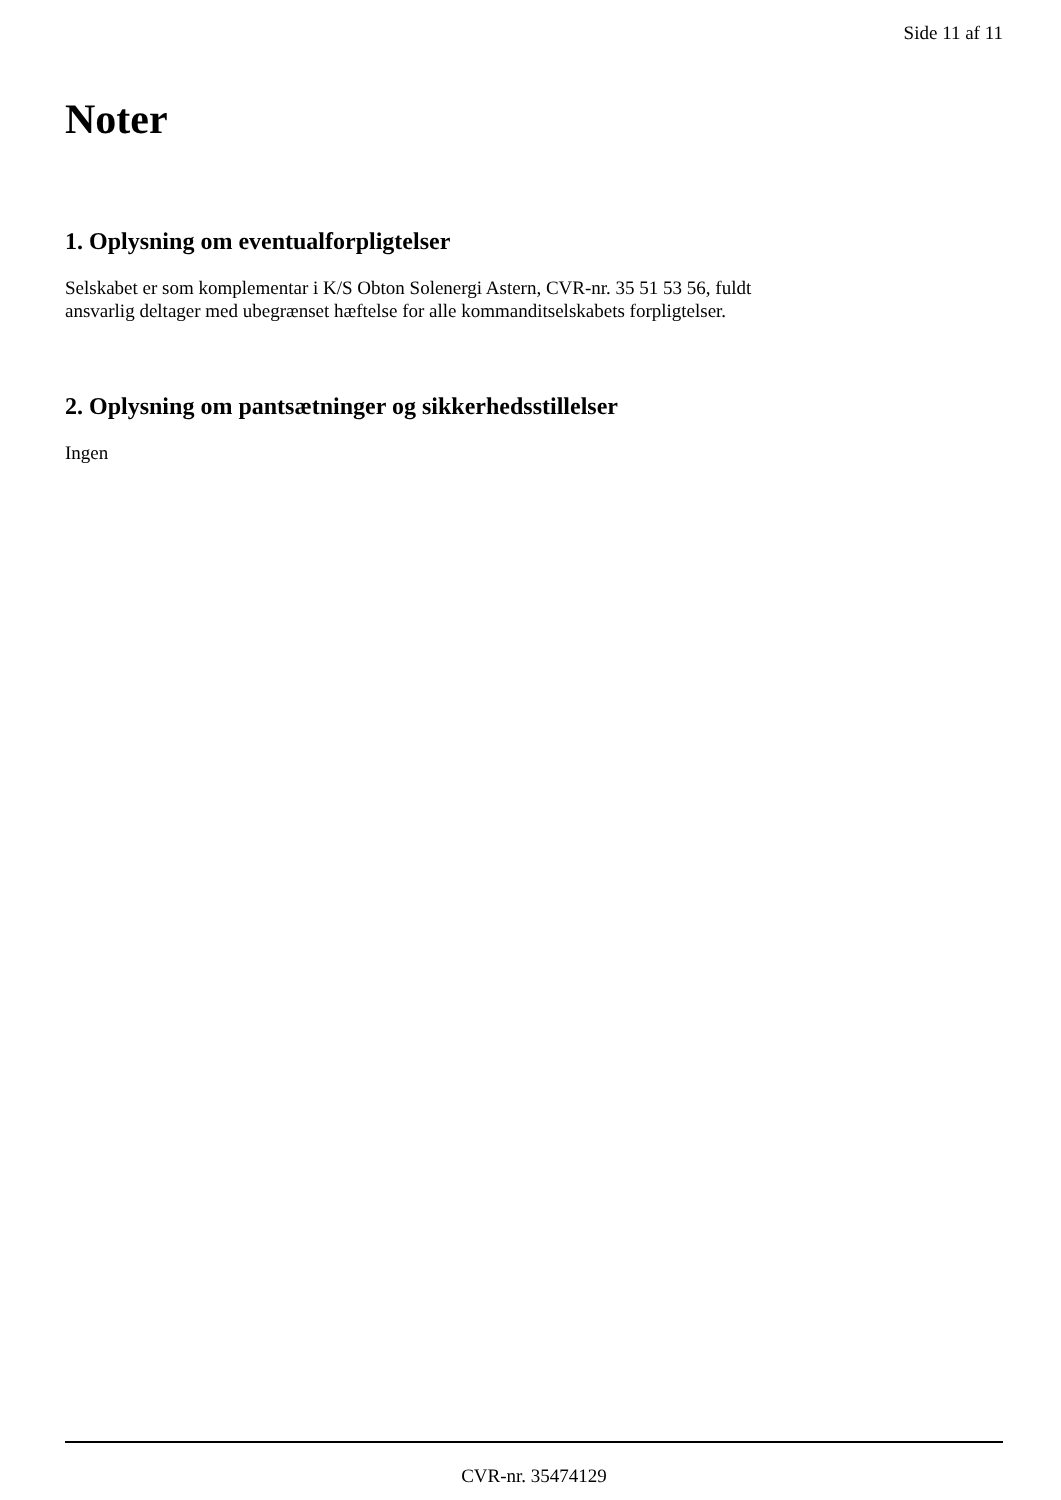Side 11 af 11
Noter
1. Oplysning om eventualforpligtelser
Selskabet er som komplementar i K/S Obton Solenergi Astern, CVR-nr. 35 51 53 56, fuldt
ansvarlig deltager med ubegrænset hæftelse for alle kommanditselskabets forpligtelser.
2. Oplysning om pantsætninger og sikkerhedsstillelser
Ingen
CVR-nr. 35474129